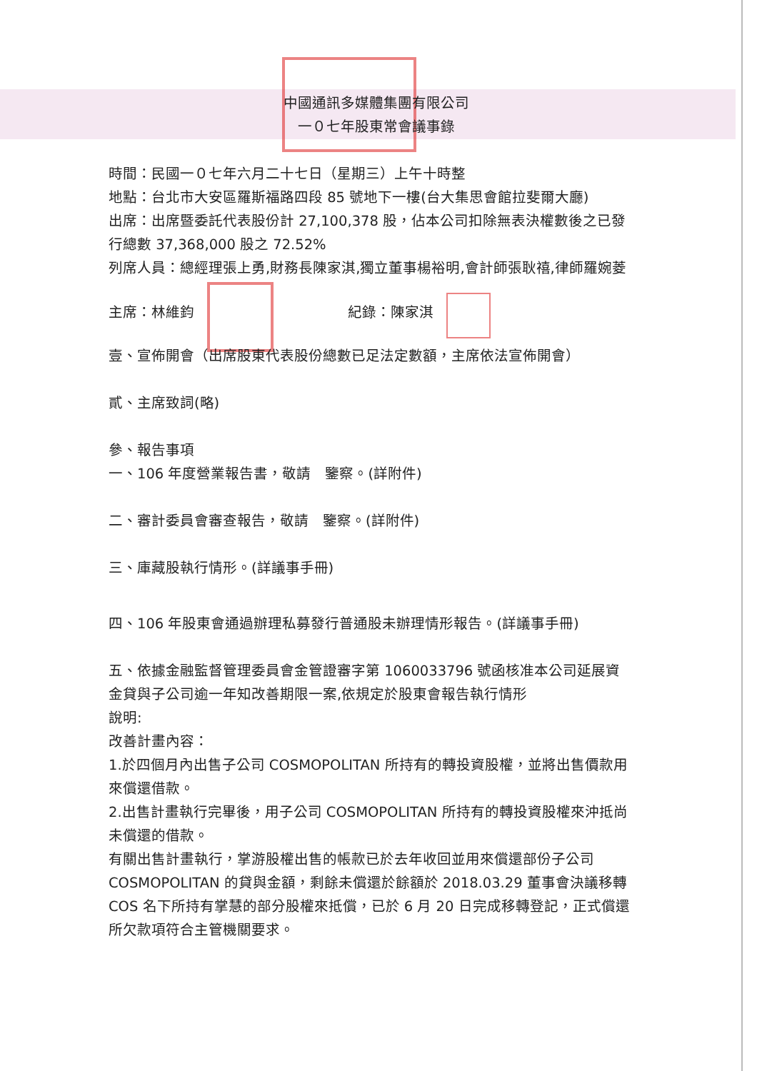中國通訊多媒體集團有限公司
一０七年股東常會議事錄
時間：民國一０七年六月二十七日（星期三）上午十時整
地點：台北市大安區羅斯福路四段 85 號地下一樓(台大集思會館拉斐爾大廳)
出席：出席暨委託代表股份計 27,100,378 股，佔本公司扣除無表決權數後之已發行總數 37,368,000 股之 72.52%
列席人員：總經理張上勇,財務長陳家淇,獨立董事楊裕明,會計師張耿禧,律師羅婉菱
主席：林維鈞 紀錄：陳家淇
壹、宣佈開會（出席股東代表股份總數已足法定數額，主席依法宣佈開會）
貳、主席致詞(略)
參、報告事項
一、106 年度營業報告書，敬請　鑒察。(詳附件)
二、審計委員會審查報告，敬請　鑒察。(詳附件)
三、庫藏股執行情形。(詳議事手冊)
四、106 年股東會通過辦理私募發行普通股未辦理情形報告。(詳議事手冊)
五、依據金融監督管理委員會金管證審字第 1060033796 號函核准本公司延展資金貸與子公司逾一年知改善期限一案,依規定於股東會報告執行情形
說明:
改善計畫內容：
1.於四個月內出售子公司 COSMOPOLITAN 所持有的轉投資股權，並將出售價款用來償還借款。
2.出售計畫執行完畢後，用子公司 COSMOPOLITAN 所持有的轉投資股權來沖抵尚未償還的借款。
有關出售計畫執行，掌游股權出售的帳款已於去年收回並用來償還部份子公司 COSMOPOLITAN 的貸與金額，剩餘未償還於餘額於 2018.03.29 董事會決議移轉 COS 名下所持有掌慧的部分股權來抵償，已於 6 月 20 日完成移轉登記，正式償還所欠款項符合主管機關要求。